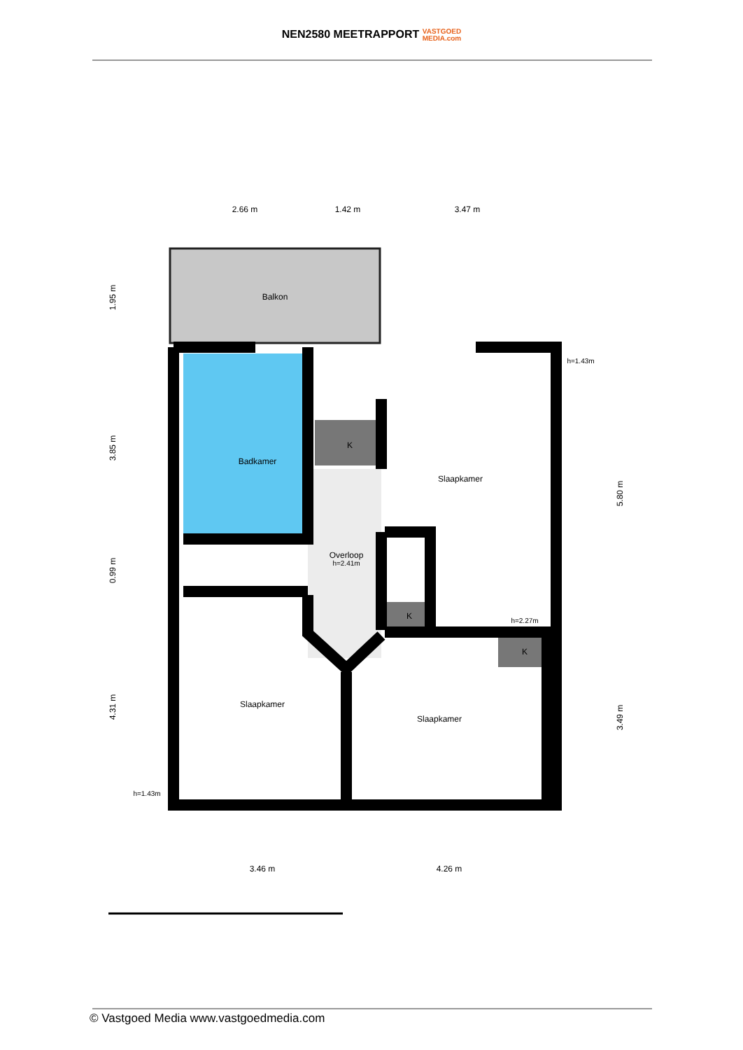NEN2580 MEETRAPPORT VASTGOED
MEDIA.com
Balkon
Badkamer
Overloop
h=2.41m
Slaapkamer
Slaapkamer
Slaapkamer
K
K
K
2.66 m
1.42 m
3.47 m
3.46 m
4.26 m
h=1.43m
h=2.27m
h=1.43m
1.95 m
3.85 m
0.99 m
4.31 m
5.80 m
3.49 m
© Vastgoed Media www.vastgoedmedia.com